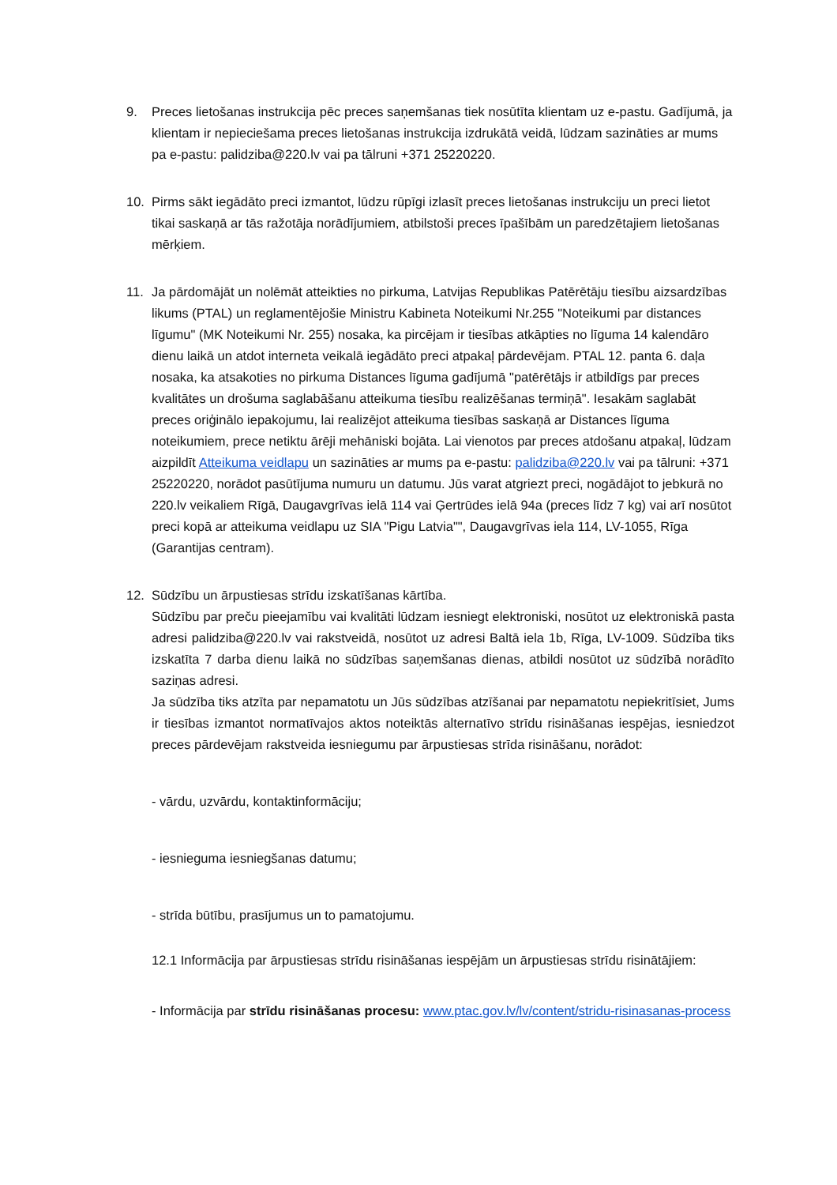9. Preces lietošanas instrukcija pēc preces saņemšanas tiek nosūtīta klientam uz e-pastu. Gadījumā, ja klientam ir nepieciešama preces lietošanas instrukcija izdrukātā veidā, lūdzam sazināties ar mums pa e-pastu: palidziba@220.lv vai pa tālruni +371 25220220.
10. Pirms sākt iegādāto preci izmantot, lūdzu rūpīgi izlasīt preces lietošanas instrukciju un preci lietot tikai saskaņā ar tās ražotāja norādījumiem, atbilstoši preces īpašībām un paredzētajiem lietošanas mērķiem.
11. Ja pārdomājāt un nolēmāt atteikties no pirkuma, Latvijas Republikas Patērētāju tiesību aizsardzības likums (PTAL) un reglamentējošie Ministru Kabineta Noteikumi Nr.255 "Noteikumi par distances līgumu" (MK Noteikumi Nr. 255) nosaka, ka pircējam ir tiesības atkāpties no līguma 14 kalendāro dienu laikā un atdot interneta veikalā iegādāto preci atpakaļ pārdevējam. PTAL 12. panta 6. daļa nosaka, ka atsakoties no pirkuma Distances līguma gadījumā "patērētājs ir atbildīgs par preces kvalitātes un drošuma saglabāšanu atteikuma tiesību realizēšanas termiņā". Iesakām saglabāt preces oriģinālo iepakojumu, lai realizējot atteikuma tiesības saskaņā ar Distances līguma noteikumiem, prece netiktu ārēji mehāniski bojāta. Lai vienotos par preces atdošanu atpakaļ, lūdzam aizpildīt Atteikuma veidlapu un sazināties ar mums pa e-pastu: palidziba@220.lv vai pa tālruni: +371 25220220, norādot pasūtījuma numuru un datumu. Jūs varat atgriezt preci, nogādājot to jebkurā no 220.lv veikaliem Rīgā, Daugavgrīvas ielā 114 vai Ģertrūdes ielā 94a (preces līdz 7 kg) vai arī nosūtot preci kopā ar atteikuma veidlapu uz SIA "Pigu Latvia"", Daugavgrīvas iela 114, LV-1055, Rīga (Garantijas centram).
12. Sūdzību un ārpustiesas strīdu izskatīšanas kārtība.
Sūdzību par preču pieejamību vai kvalitāti lūdzam iesniegt elektroniski, nosūtot uz elektroniskā pasta adresi palidziba@220.lv vai rakstveidā, nosūtot uz adresi Baltā iela 1b, Rīga, LV-1009. Sūdzība tiks izskatīta 7 darba dienu laikā no sūdzības saņemšanas dienas, atbildi nosūtot uz sūdzībā norādīto saziņas adresi.
Ja sūdzība tiks atzīta par nepamatotu un Jūs sūdzības atzīšanai par nepamatotu nepiekritīsiet, Jums ir tiesības izmantot normatīvajos aktos noteiktās alternatīvo strīdu risināšanas iespējas, iesniedzot preces pārdevējam rakstveida iesniegumu par ārpustiesas strīda risināšanu, norādot:
- vārdu, uzvārdu, kontaktinformāciju;
- iesnieguma iesniegšanas datumu;
- strīda būtību, prasījumus un to pamatojumu.
12.1 Informācija par ārpustiesas strīdu risināšanas iespējām un ārpustiesas strīdu risinātājiem:
- Informācija par strīdu risināšanas procesu: www.ptac.gov.lv/lv/content/stridu-risinasanas-process